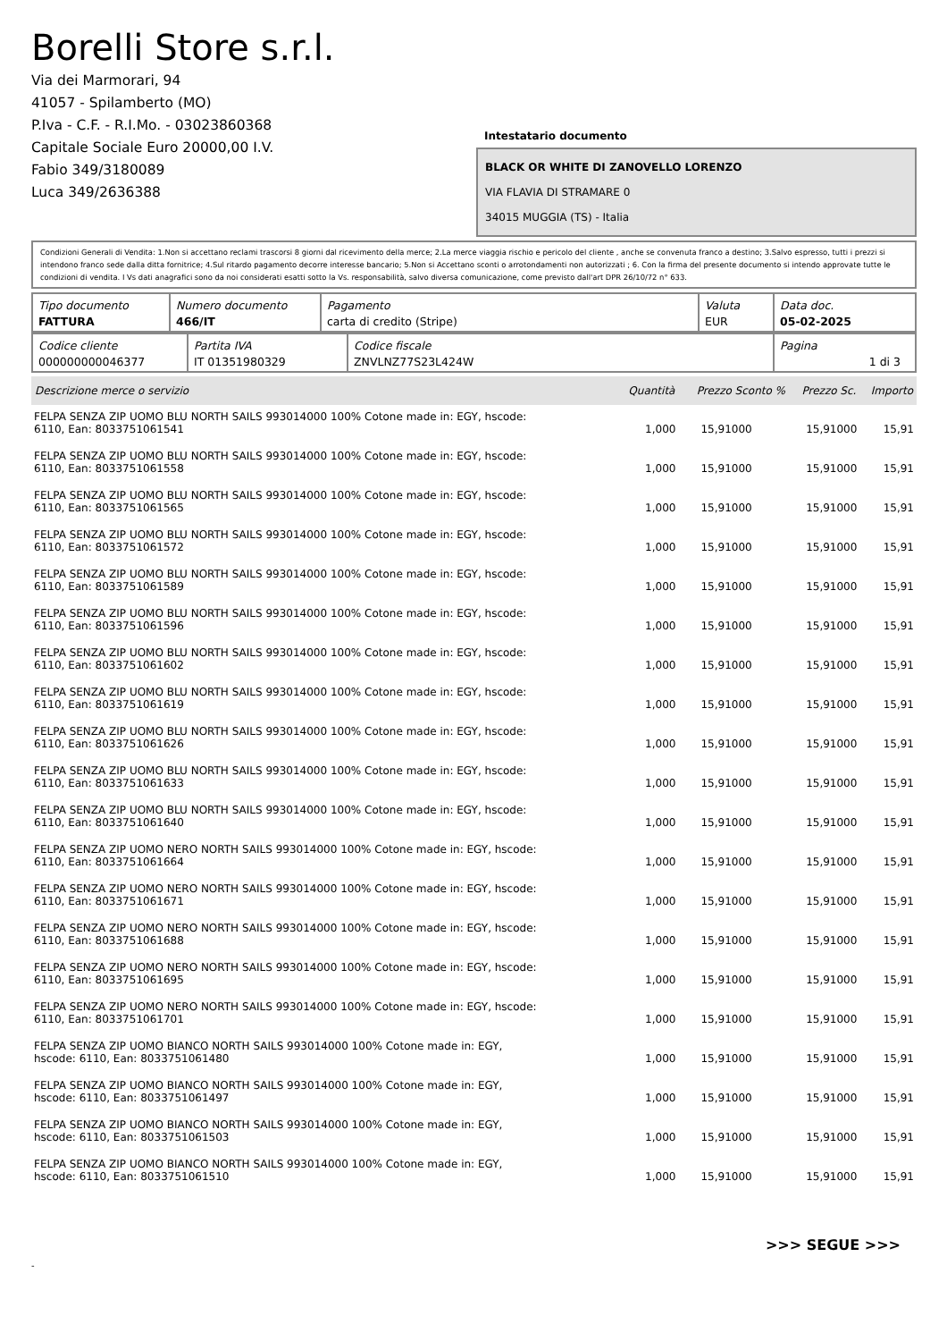Borelli Store s.r.l.
Via dei Marmorari, 94
41057 - Spilamberto (MO)
P.Iva - C.F. - R.I.Mo. - 03023860368
Capitale Sociale Euro 20000,00 I.V.
Fabio 349/3180089
Luca 349/2636388
Intestatario documento
BLACK OR WHITE DI ZANOVELLO LORENZO
VIA FLAVIA DI STRAMARE 0
34015 MUGGIA (TS) - Italia
Condizioni Generali di Vendita: 1.Non si accettano reclami trascorsi 8 giorni dal ricevimento della merce; 2.La merce viaggia rischio e pericolo del cliente , anche se convenuta franco a destino; 3.Salvo espresso, tutti i prezzi si intendono franco sede dalla ditta fornitrice; 4.Sul ritardo pagamento decorre interesse bancario; 5.Non si Accettano sconti o arrotondamenti non autorizzati ; 6. Con la firma del presente documento si intendo approvate tutte le condizioni di vendita. I Vs dati anagrafici sono da noi considerati esatti sotto la Vs. responsabilità, salvo diversa comunicazione, come previsto dall'art DPR 26/10/72 n° 633.
| Tipo documento FATTURA | Numero documento 466/IT | Pagamento carta di credito (Stripe) | Valuta EUR | Data doc. 05-02-2025 |
| Codice cliente 000000000046377 | Partita IVA IT 01351980329 | Codice fiscale ZNVLNZ77S23L424W | Pagina 1 di 3 |
| Descrizione merce o servizio | Quantità | Prezzo Sconto % | Prezzo Sc. | Importo |
| --- | --- | --- | --- | --- |
| FELPA SENZA ZIP UOMO BLU NORTH SAILS 993014000 100% Cotone made in: EGY, hscode: 6110, Ean: 8033751061541 | 1,000 | 15,91000 | 15,91000 | 15,91 |
| FELPA SENZA ZIP UOMO BLU NORTH SAILS 993014000 100% Cotone made in: EGY, hscode: 6110, Ean: 8033751061558 | 1,000 | 15,91000 | 15,91000 | 15,91 |
| FELPA SENZA ZIP UOMO BLU NORTH SAILS 993014000 100% Cotone made in: EGY, hscode: 6110, Ean: 8033751061565 | 1,000 | 15,91000 | 15,91000 | 15,91 |
| FELPA SENZA ZIP UOMO BLU NORTH SAILS 993014000 100% Cotone made in: EGY, hscode: 6110, Ean: 8033751061572 | 1,000 | 15,91000 | 15,91000 | 15,91 |
| FELPA SENZA ZIP UOMO BLU NORTH SAILS 993014000 100% Cotone made in: EGY, hscode: 6110, Ean: 8033751061589 | 1,000 | 15,91000 | 15,91000 | 15,91 |
| FELPA SENZA ZIP UOMO BLU NORTH SAILS 993014000 100% Cotone made in: EGY, hscode: 6110, Ean: 8033751061596 | 1,000 | 15,91000 | 15,91000 | 15,91 |
| FELPA SENZA ZIP UOMO BLU NORTH SAILS 993014000 100% Cotone made in: EGY, hscode: 6110, Ean: 8033751061602 | 1,000 | 15,91000 | 15,91000 | 15,91 |
| FELPA SENZA ZIP UOMO BLU NORTH SAILS 993014000 100% Cotone made in: EGY, hscode: 6110, Ean: 8033751061619 | 1,000 | 15,91000 | 15,91000 | 15,91 |
| FELPA SENZA ZIP UOMO BLU NORTH SAILS 993014000 100% Cotone made in: EGY, hscode: 6110, Ean: 8033751061626 | 1,000 | 15,91000 | 15,91000 | 15,91 |
| FELPA SENZA ZIP UOMO BLU NORTH SAILS 993014000 100% Cotone made in: EGY, hscode: 6110, Ean: 8033751061633 | 1,000 | 15,91000 | 15,91000 | 15,91 |
| FELPA SENZA ZIP UOMO BLU NORTH SAILS 993014000 100% Cotone made in: EGY, hscode: 6110, Ean: 8033751061640 | 1,000 | 15,91000 | 15,91000 | 15,91 |
| FELPA SENZA ZIP UOMO NERO NORTH SAILS 993014000 100% Cotone made in: EGY, hscode: 6110, Ean: 8033751061664 | 1,000 | 15,91000 | 15,91000 | 15,91 |
| FELPA SENZA ZIP UOMO NERO NORTH SAILS 993014000 100% Cotone made in: EGY, hscode: 6110, Ean: 8033751061671 | 1,000 | 15,91000 | 15,91000 | 15,91 |
| FELPA SENZA ZIP UOMO NERO NORTH SAILS 993014000 100% Cotone made in: EGY, hscode: 6110, Ean: 8033751061688 | 1,000 | 15,91000 | 15,91000 | 15,91 |
| FELPA SENZA ZIP UOMO NERO NORTH SAILS 993014000 100% Cotone made in: EGY, hscode: 6110, Ean: 8033751061695 | 1,000 | 15,91000 | 15,91000 | 15,91 |
| FELPA SENZA ZIP UOMO NERO NORTH SAILS 993014000 100% Cotone made in: EGY, hscode: 6110, Ean: 8033751061701 | 1,000 | 15,91000 | 15,91000 | 15,91 |
| FELPA SENZA ZIP UOMO BIANCO NORTH SAILS 993014000 100% Cotone made in: EGY, hscode: 6110, Ean: 8033751061480 | 1,000 | 15,91000 | 15,91000 | 15,91 |
| FELPA SENZA ZIP UOMO BIANCO NORTH SAILS 993014000 100% Cotone made in: EGY, hscode: 6110, Ean: 8033751061497 | 1,000 | 15,91000 | 15,91000 | 15,91 |
| FELPA SENZA ZIP UOMO BIANCO NORTH SAILS 993014000 100% Cotone made in: EGY, hscode: 6110, Ean: 8033751061503 | 1,000 | 15,91000 | 15,91000 | 15,91 |
| FELPA SENZA ZIP UOMO BIANCO NORTH SAILS 993014000 100% Cotone made in: EGY, hscode: 6110, Ean: 8033751061510 | 1,000 | 15,91000 | 15,91000 | 15,91 |
>>> SEGUE >>>
-